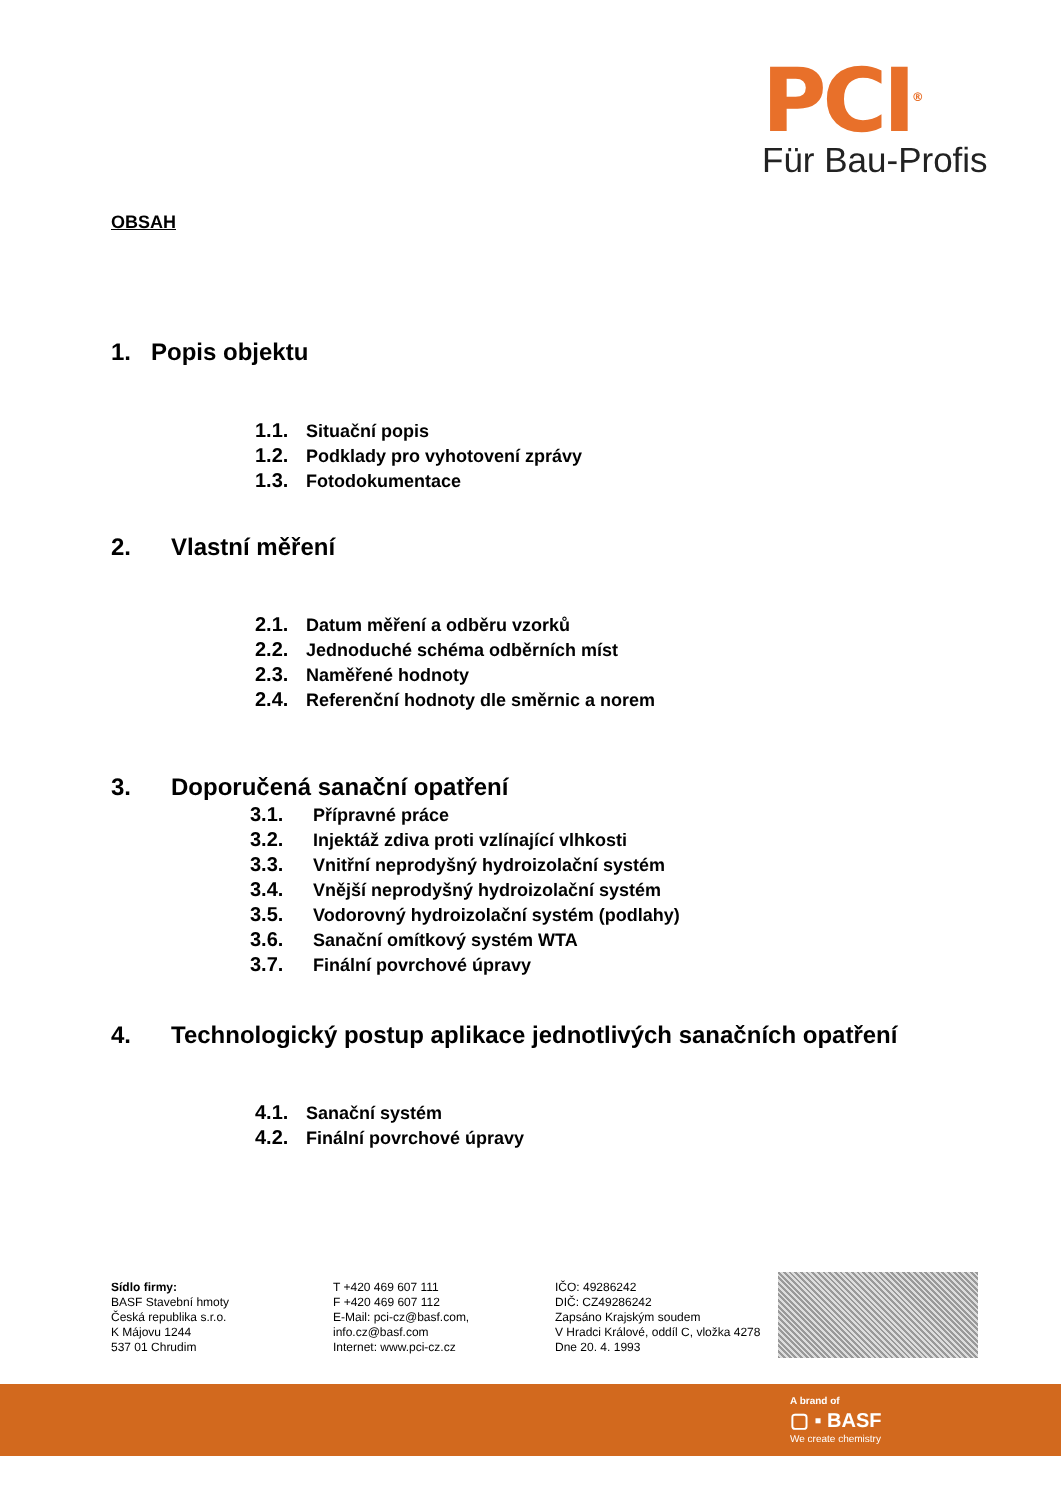PCI<sup>®</sup>
Für Bau-Profis
OBSAH
1. Popis objektu
1.1. Situační popis
1.2. Podklady pro vyhotovení zprávy
1.3. Fotodokumentace
2. Vlastní měření
2.1. Datum měření a odběru vzorků
2.2. Jednoduché schéma odběrních míst
2.3. Naměřené hodnoty
2.4. Referenční hodnoty dle směrnic a norem
3. Doporučená sanační opatření
3.1. Přípravné práce
3.2. Injektáž zdiva proti vzlínající vlhkosti
3.3. Vnitřní neprodyšný hydroizolační systém
3.4. Vnější neprodyšný hydroizolační systém
3.5. Vodorovný hydroizolační systém (podlahy)
3.6. Sanační omítkový systém WTA
3.7. Finální povrchové úpravy
4. Technologický postup aplikace jednotlivých sanačních opatření
4.1. Sanační systém
4.2. Finální povrchové úpravy
Sídlo firmy:
BASF Stavební hmoty
Česká republika s.r.o.
K Májovu 1244
537 01 Chrudim
T +420 469 607 111
F +420 469 607 112
E-Mail: pci-cz@basf.com,
info.cz@basf.com
Internet: www.pci-cz.cz
IČO: 49286242
DIČ: CZ49286242
Zapsáno Krajským soudem
V Hradci Králové, oddíl C, vložka 4278
Dne 20. 4. 1993
A brand of
▢ ▪ BASF
We create chemistry